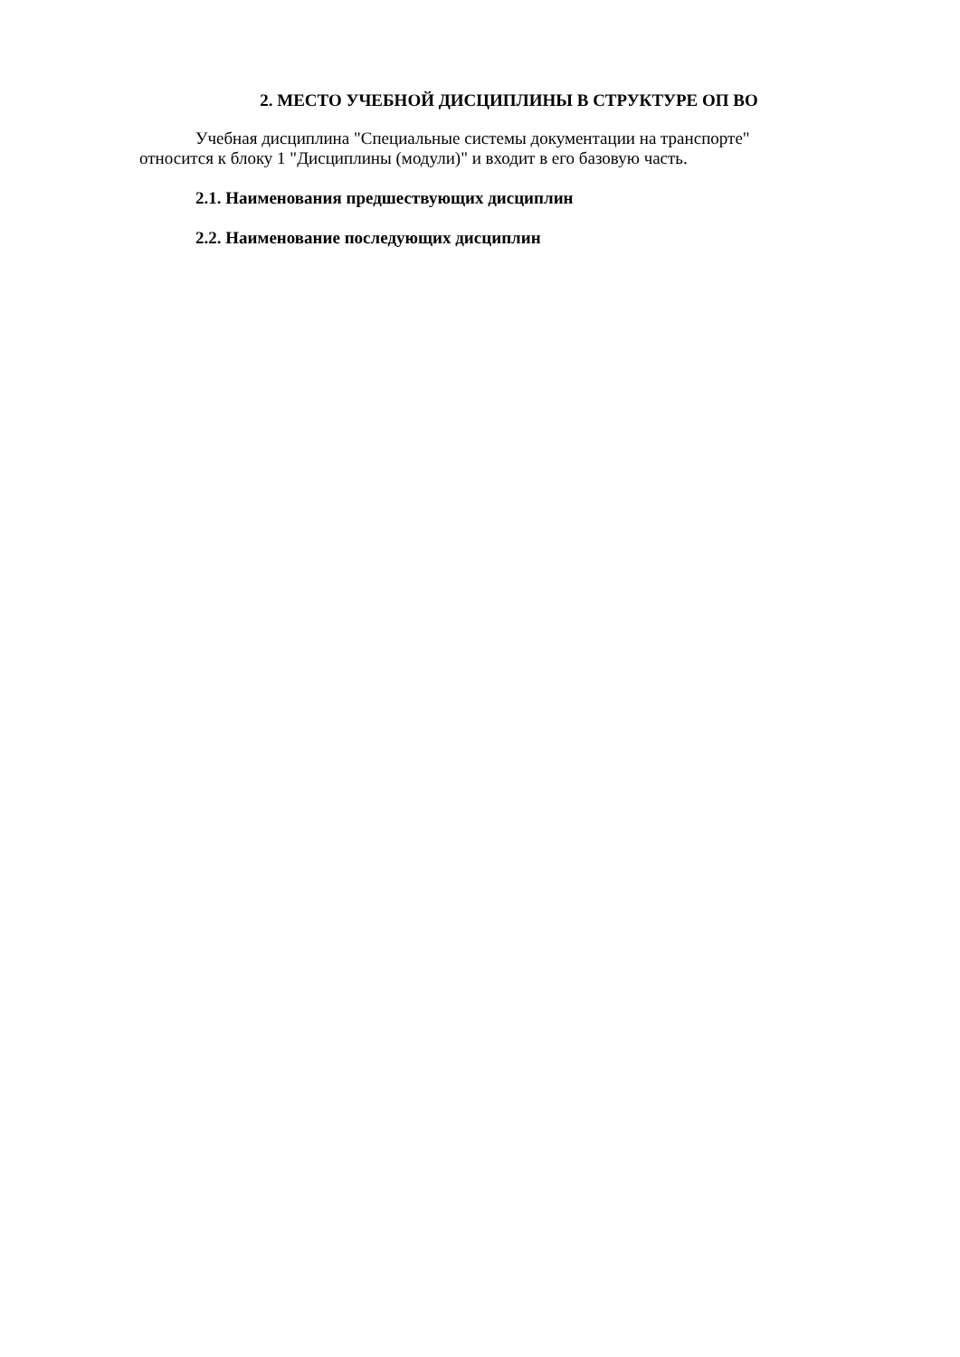2. МЕСТО УЧЕБНОЙ ДИСЦИПЛИНЫ В СТРУКТУРЕ ОП ВО
Учебная дисциплина "Специальные системы документации на транспорте" относится к блоку 1 "Дисциплины (модули)" и входит в его базовую часть.
2.1. Наименования предшествующих дисциплин
2.2. Наименование последующих дисциплин